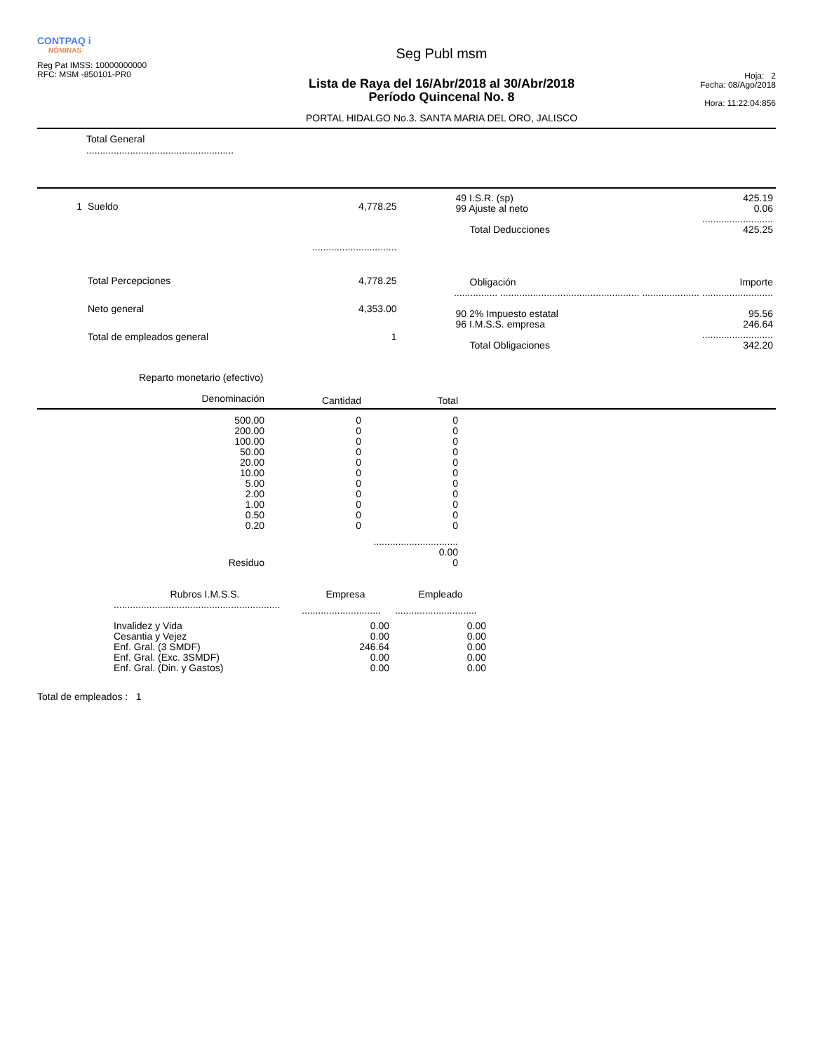CONTPAQ i
NÓMINAS
Reg Pat IMSS: 10000000000
RFC: MSM -850101-PR0
Seg Publ msm
Lista de Raya del 16/Abr/2018 al 30/Abr/2018
Período Quincenal No. 8
PORTAL HIDALGO No.3. SANTA MARIA DEL ORO, JALISCO
Hoja: 2
Fecha: 08/Ago/2018
Hora: 11:22:04:856
Total General
......................................................
| 1 | Sueldo | 4,778.25 |
| | | ............................... |
| | Total Percepciones | 4,778.25 |
| | Neto general | 4,353.00 |
| | Total de empleados general | 1 |
| 49 I.S.R. (sp) | 425.19 |
| 99 Ajuste al neto | 0.06 |
| | .......................... |
| Total Deducciones | 425.25 |
| Obligación | Importe |
| ................ ................................................... ..................... .......................... | |
| 90 2% Impuesto estatal | 95.56 |
| 96 I.M.S.S. empresa | 246.64 |
| | .......................... |
| Total Obligaciones | 342.20 |
Reparto monetario (efectivo)
| Denominación | Cantidad | Total | |
| --- | --- | --- | --- |
| 500.00 | 0 | 0 | |
| 200.00 | 0 | 0 | |
| 100.00 | 0 | 0 | |
| 50.00 | 0 | 0 | |
| 20.00 | 0 | 0 | |
| 10.00 | 0 | 0 | |
| 5.00 | 0 | 0 | |
| 2.00 | 0 | 0 | |
| 1.00 | 0 | 0 | |
| 0.50 | 0 | 0 | |
| 0.20 | 0 | 0 | |
| | ............................... | | |
| | | 0.00 | |
| Residuo | | 0 | |
| Rubros I.M.S.S. | Empresa | Empleado |
| --- | --- | --- |
| ............................................................. | ............................. | .............................. |
| Invalidez y Vida | 0.00 | 0.00 |
| Cesantia y Vejez | 0.00 | 0.00 |
| Enf. Gral. (3 SMDF) | 246.64 | 0.00 |
| Enf. Gral. (Exc. 3SMDF) | 0.00 | 0.00 |
| Enf. Gral. (Din. y Gastos) | 0.00 | 0.00 |
Total de empleados : 1